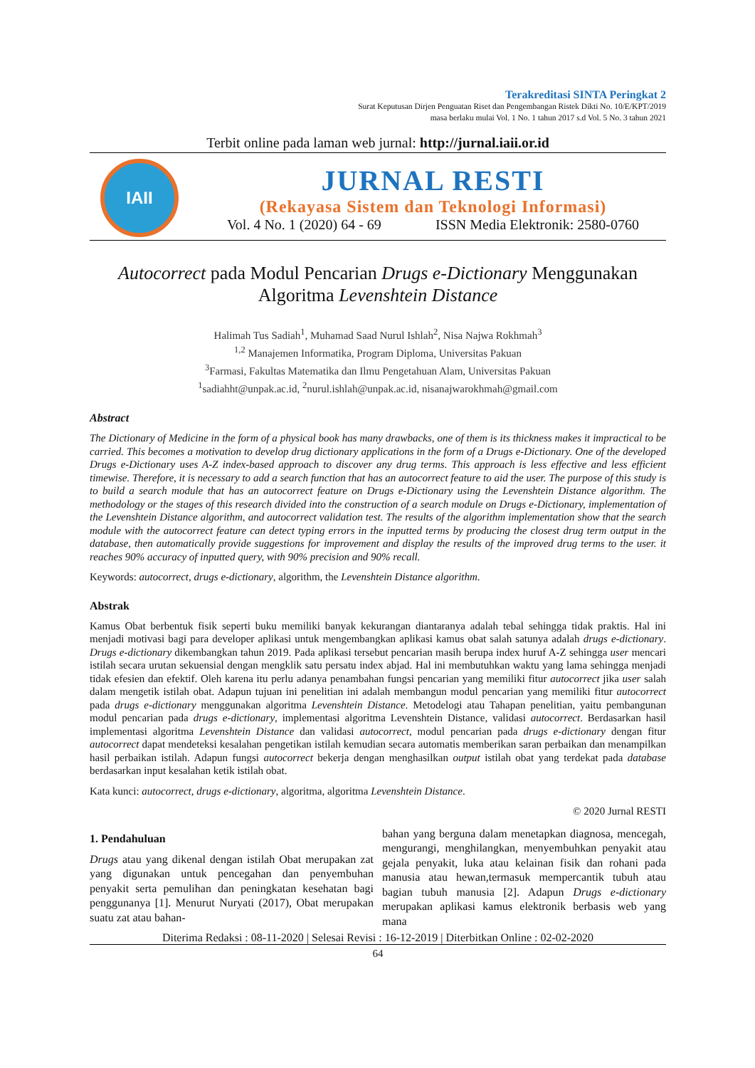Terakreditasi SINTA Peringkat 2
Surat Keputusan Dirjen Penguatan Riset dan Pengembangan Ristek Dikti No. 10/E/KPT/2019
masa berlaku mulai Vol. 1 No. 1 tahun 2017 s.d Vol. 5 No. 3 tahun 2021
Terbit online pada laman web jurnal: http://jurnal.iaii.or.id
IAII
JURNAL RESTI
(Rekayasa Sistem dan Teknologi Informasi)
Vol. 4 No. 1 (2020) 64 - 69 ISSN Media Elektronik: 2580-0760
Autocorrect pada Modul Pencarian Drugs e-Dictionary Menggunakan
Algoritma Levenshtein Distance
Halimah Tus Sadiah<sup>1</sup>, Muhamad Saad Nurul Ishlah<sup>2</sup>, Nisa Najwa Rokhmah<sup>3</sup>
<sup>1,2</sup> Manajemen Informatika, Program Diploma, Universitas Pakuan
<sup>3</sup> Farmasi, Fakultas Matematika dan Ilmu Pengetahuan Alam, Universitas Pakuan
<sup>1</sup> sadiahht@unpak.ac.id, <sup>2</sup>nurul.ishlah@unpak.ac.id, nisanajwarokhmah@gmail.com
Abstract
The Dictionary of Medicine in the form of a physical book has many drawbacks, one of them is its thickness makes it impractical to be carried. This becomes a motivation to develop drug dictionary applications in the form of a Drugs e-Dictionary. One of the developed Drugs e-Dictionary uses A-Z index-based approach to discover any drug terms. This approach is less effective and less efficient timewise. Therefore, it is necessary to add a search function that has an autocorrect feature to aid the user. The purpose of this study is to build a search module that has an autocorrect feature on Drugs e-Dictionary using the Levenshtein Distance algorithm. The methodology or the stages of this research divided into the construction of a search module on Drugs e-Dictionary, implementation of the Levenshtein Distance algorithm, and autocorrect validation test. The results of the algorithm implementation show that the search module with the autocorrect feature can detect typing errors in the inputted terms by producing the closest drug term output in the database, then automatically provide suggestions for improvement and display the results of the improved drug terms to the user. it reaches 90% accuracy of inputted query, with 90% precision and 90% recall.
Keywords: autocorrect, drugs e-dictionary, algorithm, the Levenshtein Distance algorithm.
Abstrak
Kamus Obat berbentuk fisik seperti buku memiliki banyak kekurangan diantaranya adalah tebal sehingga tidak praktis. Hal ini menjadi motivasi bagi para developer aplikasi untuk mengembangkan aplikasi kamus obat salah satunya adalah drugs e-dictionary. Drugs e-dictionary dikembangkan tahun 2019. Pada aplikasi tersebut pencarian masih berupa index huruf A-Z sehingga user mencari istilah secara urutan sekuensial dengan mengklik satu persatu index abjad. Hal ini membutuhkan waktu yang lama sehingga menjadi tidak efesien dan efektif. Oleh karena itu perlu adanya penambahan fungsi pencarian yang memiliki fitur autocorrect jika user salah dalam mengetik istilah obat. Adapun tujuan ini penelitian ini adalah membangun modul pencarian yang memiliki fitur autocorrect pada drugs e-dictionary menggunakan algoritma Levenshtein Distance. Metodelogi atau Tahapan penelitian, yaitu pembangunan modul pencarian pada drugs e-dictionary, implementasi algoritma Levenshtein Distance, validasi autocorrect. Berdasarkan hasil implementasi algoritma Levenshtein Distance dan validasi autocorrect, modul pencarian pada drugs e-dictionary dengan fitur autocorrect dapat mendeteksi kesalahan pengetikan istilah kemudian secara automatis memberikan saran perbaikan dan menampilkan hasil perbaikan istilah. Adapun fungsi autocorrect bekerja dengan menghasilkan output istilah obat yang terdekat pada database berdasarkan input kesalahan ketik istilah obat.
Kata kunci: autocorrect, drugs e-dictionary, algoritma, algoritma Levenshtein Distance.
© 2020 Jurnal RESTI
1. Pendahuluan
Drugs atau yang dikenal dengan istilah Obat merupakan zat yang digunakan untuk pencegahan dan penyembuhan penyakit serta pemulihan dan peningkatan kesehatan bagi penggunanya [1]. Menurut Nuryati (2017), Obat merupakan suatu zat atau bahan-
bahan yang berguna dalam menetapkan diagnosa, mencegah, mengurangi, menghilangkan, menyembuhkan penyakit atau gejala penyakit, luka atau kelainan fisik dan rohani pada manusia atau hewan,termasuk mempercantik tubuh atau bagian tubuh manusia [2]. Adapun Drugs e-dictionary merupakan aplikasi kamus elektronik berbasis web yang mana
Diterima Redaksi : 08-11-2020 | Selesai Revisi : 16-12-2019 | Diterbitkan Online : 02-02-2020
64